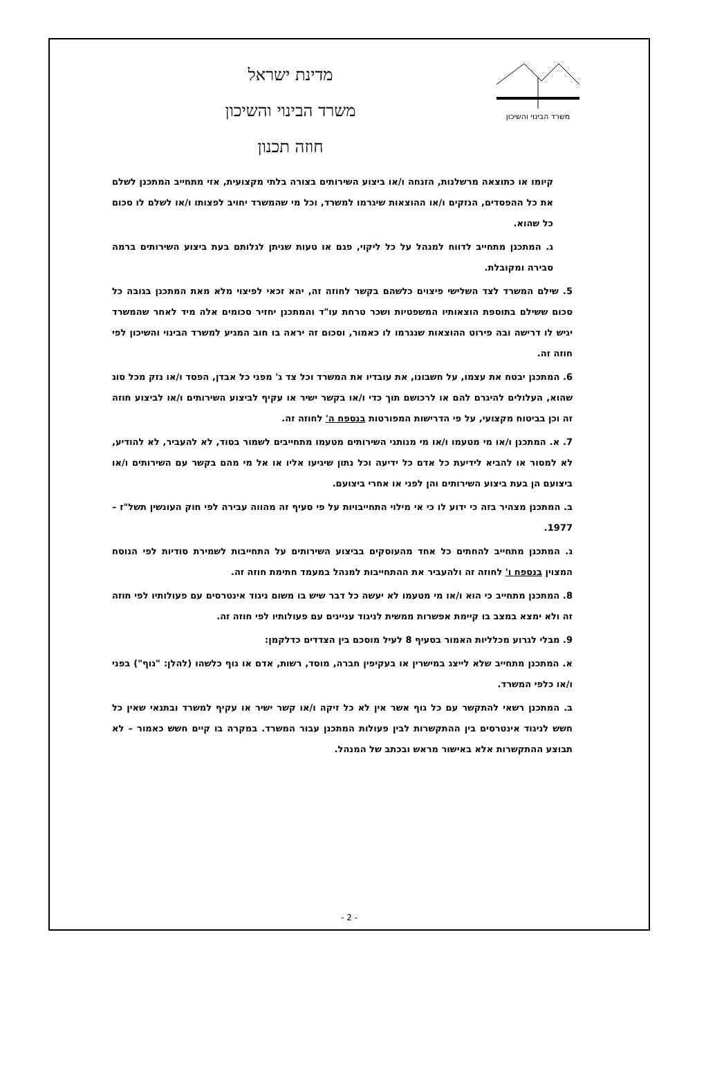משרד הבינוי והשיכון
מדינת ישראל
משרד הבינוי והשיכון
חוזה תכנון
קיומו או כתוצאה מרשלנות, הזנחה ו/או ביצוע השירותים בצורה בלתי מקצועית, אזי מתחייב המתכנן לשלם את כל ההפסדים, הנזקים ו/או ההוצאות שיגרמו למשרד, וכל מי שהמשרד יחויב לפצותו ו/או לשלם לו סכום כל שהוא.
ג. המתכנן מתחייב לדווח למנהל על כל ליקוי, פגם או טעות שניתן לגלותם בעת ביצוע השירותים ברמה סבירה ומקובלת.
5. שילם המשרד לצד השלישי פיצוים כלשהם בקשר לחוזה זה, יהא זכאי לפיצוי מלא מאת המתכנן בגובה כל סכום ששילם בתוספת הוצאותיו המשפטיות ושכר טרחת עו"ד והמתכנן יחזיר סכומים אלה מיד לאחר שהמשרד יגיש לו דרישה ובה פירוט ההוצאות שנגרמו לו כאמור, וסכום זה יראה בו חוב המגיע למשרד הבינוי והשיכון לפי חוזה זה.
6. המתכנן יבטח את עצמו, על חשבונו, את עובדיו את המשרד וכל צד ג' מפני כל אבדן, הפסד ו/או נזק מכל סוג שהוא, העלולים להיגרם להם או לרכושם תוך כדי ו/או בקשר ישיר או עקיף לביצוע השירותים ו/או לביצוע חוזה זה וכן בביטוח מקצועי, על פי הדרישות המפורטות בנספח ה' לחוזה זה.
7. א. המתכנן ו/או מי מטעמו ו/או מי מנותני השירותים מטעמו מתחייבים לשמור בסוד, לא להעביר, לא להודיע, לא למסור או להביא לידיעת כל אדם כל ידיעה וכל נתון שיגיעו אליו או אל מי מהם בקשר עם השירותים ו/או ביצועם הן בעת ביצוע השירותים והן לפני או אחרי ביצועם.
ב. המתכנן מצהיר בזה כי ידוע לו כי אי מילוי התחייבויות על פי סעיף זה מהווה עבירה לפי חוק העונשין תשל"ז – 1977.
ג. המתכנן מתחייב להחתים כל אחד מהעוסקים בביצוע השירותים על התחייבות לשמירת סודיות לפי הנוסח המצוין בנספח ו' לחוזה זה ולהעביר את ההתחייבות למנהל במעמד חתימת חוזה זה.
8. המתכנן מתחייב כי הוא ו/או מי מטעמו לא יעשה כל דבר שיש בו משום ניגוד אינטרסים עם פעולותיו לפי חוזה זה ולא ימצא במצב בו קיימת אפשרות ממשית לניגוד עניינים עם פעולותיו לפי חוזה זה.
9. מבלי לגרוע מכלליות האמור בסעיף 8 לעיל מוסכם בין הצדדים כדלקמן:
א. המתכנן מתחייב שלא לייצג במישרין או בעקיפין חברה, מוסד, רשות, אדם או גוף כלשהו (להלן: "גוף") בפני ו/או כלפי המשרד.
ב. המתכנן רשאי להתקשר עם כל גוף אשר אין לא כל זיקה ו/או קשר ישיר או עקיף למשרד ובתנאי שאין כל חשש לניגוד אינטרסים בין ההתקשרות לבין פעולות המתכנן עבור המשרד. במקרה בו קיים חשש כאמור – לא תבוצע ההתקשרות אלא באישור מראש ובכתב של המנהל.
- 2 -